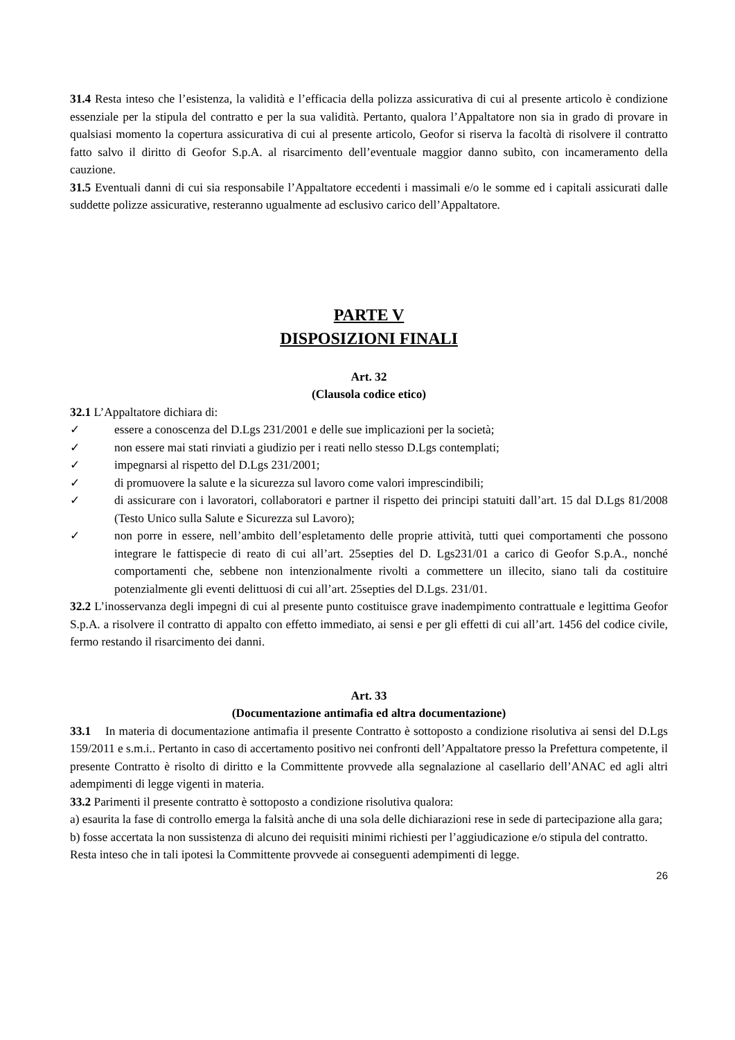31.4 Resta inteso che l’esistenza, la validità e l’efficacia della polizza assicurativa di cui al presente articolo è condizione essenziale per la stipula del contratto e per la sua validità. Pertanto, qualora l’Appaltatore non sia in grado di provare in qualsiasi momento la copertura assicurativa di cui al presente articolo, Geofor si riserva la facoltà di risolvere il contratto fatto salvo il diritto di Geofor S.p.A. al risarcimento dell’eventuale maggior danno subìto, con incameramento della cauzione.
31.5 Eventuali danni di cui sia responsabile l’Appaltatore eccedenti i massimali e/o le somme ed i capitali assicurati dalle suddette polizze assicurative, resteranno ugualmente ad esclusivo carico dell’Appaltatore.
PARTE V
DISPOSIZIONI FINALI
Art. 32
(Clausola codice etico)
32.1 L’Appaltatore dichiara di:
✓ essere a conoscenza del D.Lgs 231/2001 e delle sue implicazioni per la società;
✓ non essere mai stati rinviati a giudizio per i reati nello stesso D.Lgs contemplati;
✓ impegnarsi al rispetto del D.Lgs 231/2001;
✓ di promuovere la salute e la sicurezza sul lavoro come valori imprescindibili;
✓ di assicurare con i lavoratori, collaboratori e partner il rispetto dei principi statuiti dall’art. 15 dal D.Lgs 81/2008 (Testo Unico sulla Salute e Sicurezza sul Lavoro);
✓ non porre in essere, nell’ambito dell’espletamento delle proprie attività, tutti quei comportamenti che possono integrare le fattispecie di reato di cui all’art. 25septies del D. Lgs231/01 a carico di Geofor S.p.A., nonché comportamenti che, sebbene non intenzionalmente rivolti a commettere un illecito, siano tali da costituire potenzialmente gli eventi delittuosi di cui all’art. 25septies del D.Lgs. 231/01.
32.2 L’inosservanza degli impegni di cui al presente punto costituisce grave inadempimento contrattuale e legittima Geofor S.p.A. a risolvere il contratto di appalto con effetto immediato, ai sensi e per gli effetti di cui all’art. 1456 del codice civile, fermo restando il risarcimento dei danni.
Art. 33
(Documentazione antimafia ed altra documentazione)
33.1 In materia di documentazione antimafia il presente Contratto è sottoposto a condizione risolutiva ai sensi del D.Lgs 159/2011 e s.m.i.. Pertanto in caso di accertamento positivo nei confronti dell’Appaltatore presso la Prefettura competente, il presente Contratto è risolto di diritto e la Committente provvede alla segnalazione al casellario dell’ANAC ed agli altri adempimenti di legge vigenti in materia.
33.2 Parimenti il presente contratto è sottoposto a condizione risolutiva qualora:
a) esaurita la fase di controllo emerga la falsità anche di una sola delle dichiarazioni rese in sede di partecipazione alla gara;
b) fosse accertata la non sussistenza di alcuno dei requisiti minimi richiesti per l’aggiudicazione e/o stipula del contratto.
Resta inteso che in tali ipotesi la Committente provvede ai conseguenti adempimenti di legge.
26